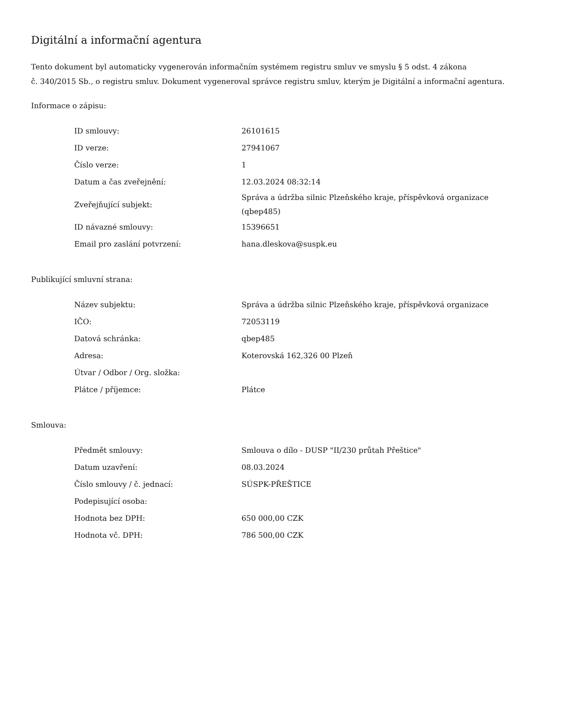Digitální a informační agentura
Tento dokument byl automaticky vygenerován informačním systémem registru smluv ve smyslu § 5 odst. 4 zákona
č. 340/2015 Sb., o registru smluv. Dokument vygeneroval správce registru smluv, kterým je Digitální a informační agentura.
Informace o zápisu:
| ID smlouvy: | 26101615 |
| ID verze: | 27941067 |
| Číslo verze: | 1 |
| Datum a čas zveřejnění: | 12.03.2024 08:32:14 |
| Zveřejňující subjekt: | Správa a údržba silnic Plzeňského kraje, příspěvková organizace (qbep485) |
| ID návazné smlouvy: | 15396651 |
| Email pro zaslání potvrzení: | hana.dleskova@suspk.eu |
Publikující smluvní strana:
| Název subjektu: | Správa a údržba silnic Plzeňského kraje, příspěvková organizace |
| IČO: | 72053119 |
| Datová schránka: | qbep485 |
| Adresa: | Koterovská 162,326 00 Plzeň |
| Útvar / Odbor / Org. složka: | |
| Plátce / příjemce: | Plátce |
Smlouva:
| Předmět smlouvy: | Smlouva o dílo - DUSP "II/230 průtah Přeštice" |
| Datum uzavření: | 08.03.2024 |
| Číslo smlouvy / č. jednací: | SÚSPK-PŘEŠTICE |
| Podepisující osoba: | |
| Hodnota bez DPH: | 650 000,00 CZK |
| Hodnota vč. DPH: | 786 500,00 CZK |